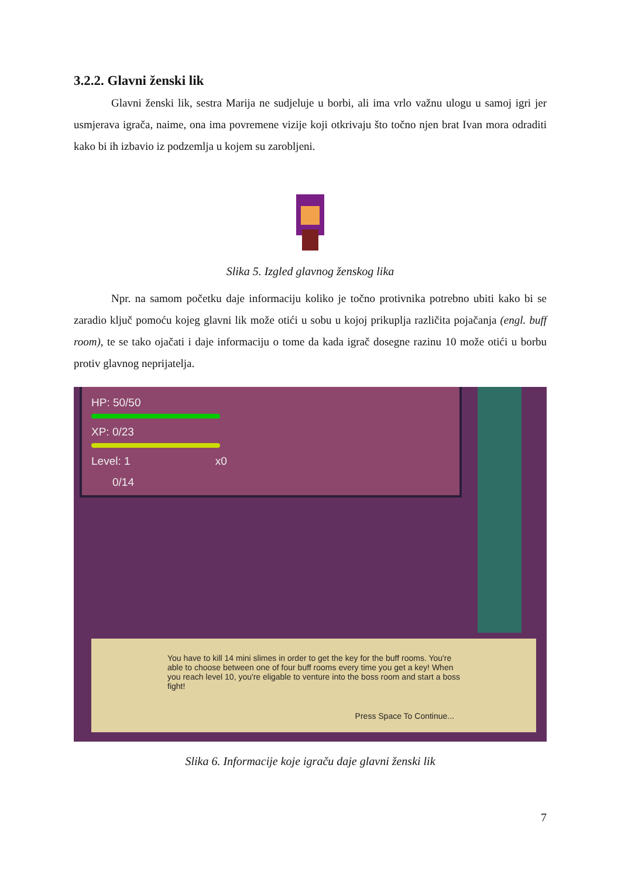3.2.2. Glavni ženski lik
Glavni ženski lik, sestra Marija ne sudjeluje u borbi, ali ima vrlo važnu ulogu u samoj igri jer usmjerava igrača, naime, ona ima povremene vizije koji otkrivaju što točno njen brat Ivan mora odraditi kako bi ih izbavio iz podzemlja u kojem su zarobljeni.
Slika 5. Izgled glavnog ženskog lika
Npr. na samom početku daje informaciju koliko je točno protivnika potrebno ubiti kako bi se zaradio ključ pomoću kojeg glavni lik može otići u sobu u kojoj prikuplja različita pojačanja (engl. buff room), te se tako ojačati i daje informaciju o tome da kada igrač dosegne razinu 10 može otići u borbu protiv glavnog neprijatelja.
HP: 50/50
XP: 0/23
Level: 1 x0
0/14
You have to kill 14 mini slimes in order to get the key for the buff rooms. You're able to choose between one of four buff rooms every time you get a key! When you reach level 10, you're eligable to venture into the boss room and start a boss fight!
Press Space To Continue...
Slika 6. Informacije koje igraču daje glavni ženski lik
7